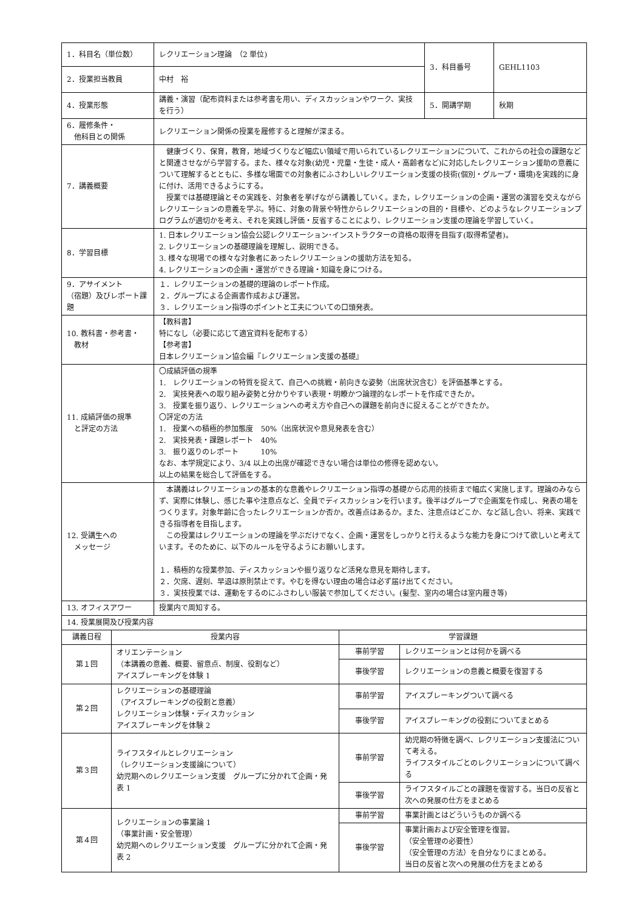| 1．科目名（単位数） | レクリエーション理論 （2 単位) | 3．科目番号 | GEHL1103 |
| 2．授業担当教員 | 中村 裕 | | |
| 4．授業形態 | 講義・演習（配布資料または参考書を用い、ディスカッションやワーク、実技を行う） | 5．開講学期 | 秋期 |
| 6．履修条件・ 他科目との関係 | レクリエーション関係の授業を履修すると理解が深まる。 | | |
| 7．講義概要 | 健康づくり、保育，教育，地域づくりなど幅広い領域で用いられているレクリエーションについて、これからの社会の課題などと関連させながら学習する。また、様々な対象(幼児・児童・生徒・成人・高齢者など)に対応したレクリエーション援助の意義について理解するとともに、多様な場面での対象者にふさわしいレクリエーション支援の技術(個別・グループ・環境)を実践的に身に付け、活用できるようにする。 授業では基礎理論とその実践を、対象者を挙げながら講義していく。また，レクリエーションの企画・運営の演習を交えながらレクリエーションの意義を学ぶ。特に、対象の背景や特性からレクリエーションの目的・目標や、どのようなレクリエーションプログラムが適切かを考え、それを実践し評価・反省することにより、レクリエーション支援の理論を学習していく。 | | |
| 8．学習目標 | 1. 日本レクリエーション協会公認レクリエーション･インストラクターの資格の取得を目指す(取得希望者)。 2. レクリエーションの基礎理論を理解し、説明できる。 3. 様々な現場での様々な対象者にあったレクリエーションの援助方法を知る。 4. レクリエーションの企画・運営ができる理論・知識を身につける。 | | |
| 9．アサイメント （宿題）及びレポート課題 | １．レクリエーションの基礎的理論のレポート作成。 ２．グループによる企画書作成および運営。 ３．レクリエーション指導のポイントと工夫についての口頭発表。 | | |
| 10. 教科書・参考書・ 教材 | 【教科書】 特になし（必要に応じて適宜資料を配布する） 【参考書】 日本レクリエーション協会編『レクリエーション支援の基礎』 | | |
| 11. 成績評価の規準 と評定の方法 | 〇成績評価の規準 1. レクリエーションの特質を捉えて、自己への挑戦・前向きな姿勢（出席状況含む）を評価基準とする。 2. 実技発表への取り組み姿勢と分かりやすい表現・明瞭かつ論理的なレポートを作成できたか。 3. 授業を振り返り、レクリエーションへの考え方や自己への課題を前向きに捉えることができたか。 〇評定の方法 1. 授業への積極的参加態度 50%（出席状況や意見発表を含む） 2. 実技発表・課題レポート 40% 3. 振り返りのレポート 10% なお、本学規定により、3/4 以上の出席が確認できない場合は単位の修得を認めない。 以上の結果を総合して評価をする。 | | |
| 12. 受講生への メッセージ | 本講義はレクリエーションの基本的な意義やレクリエーション指導の基礎から応用的技術まで幅広く実施します。理論のみならず、実際に体験し、感じた事や注意点など、全員でディスカッションを行います。後半はグループで企画案を作成し、発表の場をつくります。対象年齢に合ったレクリエーションか否か。改善点はあるか。また、注意点はどこか、など話し合い、将来、実践できる指導者を目指します。 この授業はレクリエーションの理論を学ぶだけでなく、企画・運営をしっかりと行えるような能力を身につけて欲しいと考えています。そのために、以下のルールを守るようにお願いします。 １．積極的な授業参加、ディスカッションや振り返りなど活発な意見を期待します。 ２．欠席、遅刻、早退は原則禁止です。やむを得ない理由の場合は必ず届け出てください。 ３．実技授業では、運動をするのにふさわしい服装で参加してください。(髪型、室内の場合は室内履き等) | | |
| 13. オフィスアワー | 授業内で周知する。 | | |
| 14. 授業展開及び授業内容 | | | |
| 講義日程 | 授業内容 | 学習課題 | |
| --- | --- | --- | --- |
| 第１回 | オリエンテーション （本講義の意義、概要、留意点、制度、役割など） アイスブレーキングを体験 1 | 事前学習 | レクリエーションとは何かを調べる |
| | | 事後学習 | レクリエーションの意義と概要を復習する |
| 第２回 | レクリエーションの基礎理論 （アイスブレーキングの役割と意義） レクリエーション体験・ディスカッション アイスブレーキングを体験 2 | 事前学習 | アイスブレーキングついて調べる |
| | | 事後学習 | アイスブレーキングの役割についてまとめる |
| 第３回 | ライフスタイルとレクリエーション （レクリエーション支援論について） 幼児期へのレクリエーション支援 グループに分かれて企画・発表 1 | 事前学習 | 幼児期の特徴を調べ、レクリエーション支援法について考える。 ライフスタイルごとのレクリエーションについて調べる |
| | | 事後学習 | ライフスタイルごとの課題を復習する。当日の反省と次への発展の仕方をまとめる |
| 第４回 | レクリエーションの事業論 1 （事業計画・安全管理） 幼児期へのレクリエーション支援 グループに分かれて企画・発表 2 | 事前学習 | 事業計画とはどういうものか調べる |
| | | 事後学習 | 事業計画および安全管理を復習。 （安全管理の必要性） （安全管理の方法）を自分なりにまとめる。 当日の反省と次への発展の仕方をまとめる |